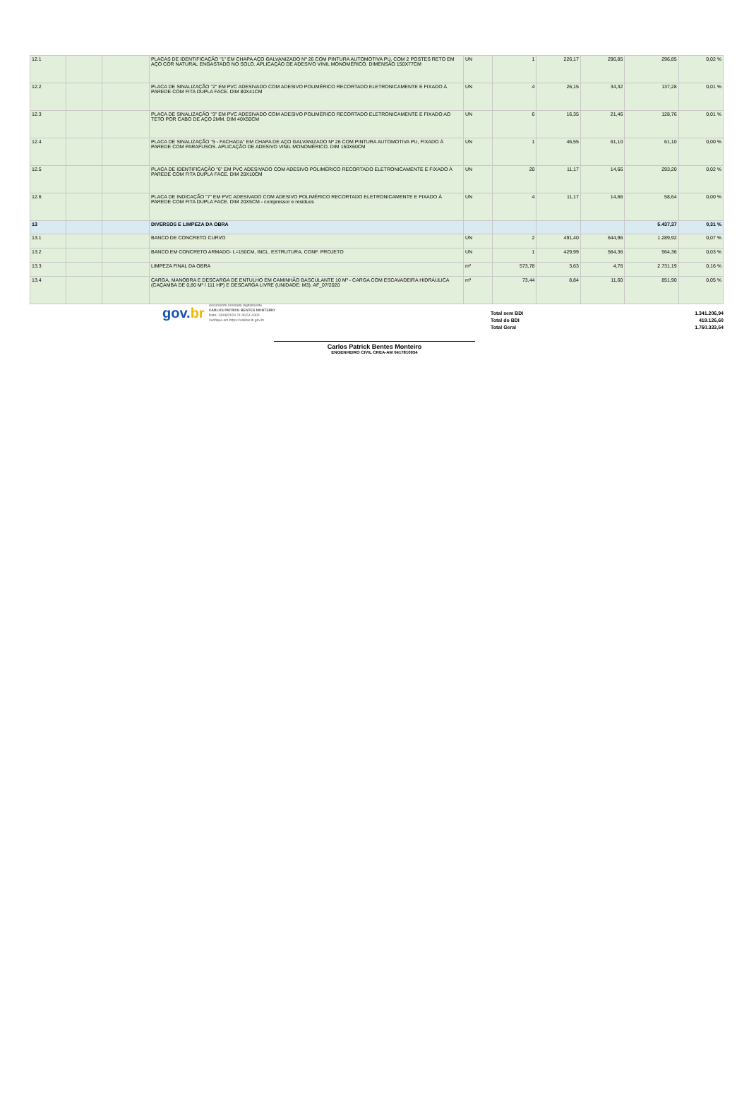| 12.1 | | | PLACAS DE IDENTIFICAÇÃO "1" EM CHAPA AÇO GALVANIZADO Nº 26 COM PINTURA AUTOMOTIVA PU, COM 2 POSTES RETO EM AÇO COR NATURAL ENGASTADO NO SOLO. APLICAÇÃO DE ADESIVO VINIL MONOMÉRICO. DIMENSÃO 150X77CM | UN | 1 | 226,17 | 296,85 | 296,85 | 0,02 % |
| 12.2 | | | PLACA DE SINALIZAÇÃO "2" EM PVC ADESIVADO COM ADESIVO POLIMÉRICO RECORTADO ELETRONICAMENTE E FIXADO À PAREDE COM FITA DUPLA FACE. DIM 80X41CM | UN | 4 | 26,15 | 34,32 | 137,28 | 0,01 % |
| 12.3 | | | PLACA DE SINALIZAÇÃO "3" EM PVC ADESIVADO COM ADESIVO POLIMÉRICO RECORTADO ELETRONICAMENTE E FIXADO AO TETO POR CABO DE AÇO 2MM. DIM 40X50CM | UN | 6 | 16,35 | 21,46 | 128,76 | 0,01 % |
| 12.4 | | | PLACA DE SINALIZAÇÃO "5 - FACHADA" EM CHAPA DE AÇO GALVANIZADO Nº 26 COM PINTURA AUTOMOTIVA PU, FIXADO À PAREDE COM PARAFUSOS. APLICAÇÃO DE ADESIVO VINIL MONOMÉRICO. DIM 150X60CM | UN | 1 | 46,55 | 61,10 | 61,10 | 0,00 % |
| 12.5 | | | PLACA DE IDENTIFICAÇÃO "6" EM PVC ADESIVADO COM ADESIVO POLIMÉRICO RECORTADO ELETRONICAMENTE E FIXADO À PAREDE COM FITA DUPLA FACE. DIM 20X10CM | UN | 20 | 11,17 | 14,66 | 293,20 | 0,02 % |
| 12.6 | | | PLACA DE INDICAÇÃO "7" EM PVC ADESIVADO COM ADESIVO POLIMÉRICO RECORTADO ELETRONICAMENTE E FIXADO À PAREDE COM FITA DUPLA FACE. DIM 20X5CM - compressor e residuos | UN | 4 | 11,17 | 14,66 | 58,64 | 0,00 % |
| 13 | | | DIVERSOS E LIMPEZA DA OBRA | | | | | 5.437,37 | 0,31 % |
| 13.1 | | | BANCO DE CONCRETO CURVO | UN | 2 | 491,40 | 644,96 | 1.289,92 | 0,07 % |
| 13.2 | | | BANCO EM CONCRETO ARMADO- L=150CM, INCL. ESTRUTURA, CONF. PROJETO | UN | 1 | 429,99 | 564,36 | 564,36 | 0,03 % |
| 13.3 | | | LIMPEZA FINAL DA OBRA | m² | 573,78 | 3,63 | 4,76 | 2.731,19 | 0,16 % |
| 13.4 | | | CARGA, MANOBRA E DESCARGA DE ENTULHO EM CAMINHÃO BASCULANTE 10 M³ - CARGA COM ESCAVADEIRA HIDRÁULICA (CAÇAMBA DE 0,80 M³ / 111 HP) E DESCARGA LIVRE (UNIDADE: M3). AF_07/2020 | m³ | 73,44 | 8,84 | 11,60 | 851,90 | 0,05 % |
Total sem BDI
Total do BDI
Total Geral 1.341.206,94
419.126,60
1.760.333,54
gov.br
Documento assinado digitalmente
CARLOS PATRICK BENTES MONTEIRO
Data: 13/08/2024 21:46:51-0300
Verifique em https://validar.iti.gov.br
Carlos Patrick Bentes Monteiro
ENGENHEIRO CIVIL CREA-AM 0417810954